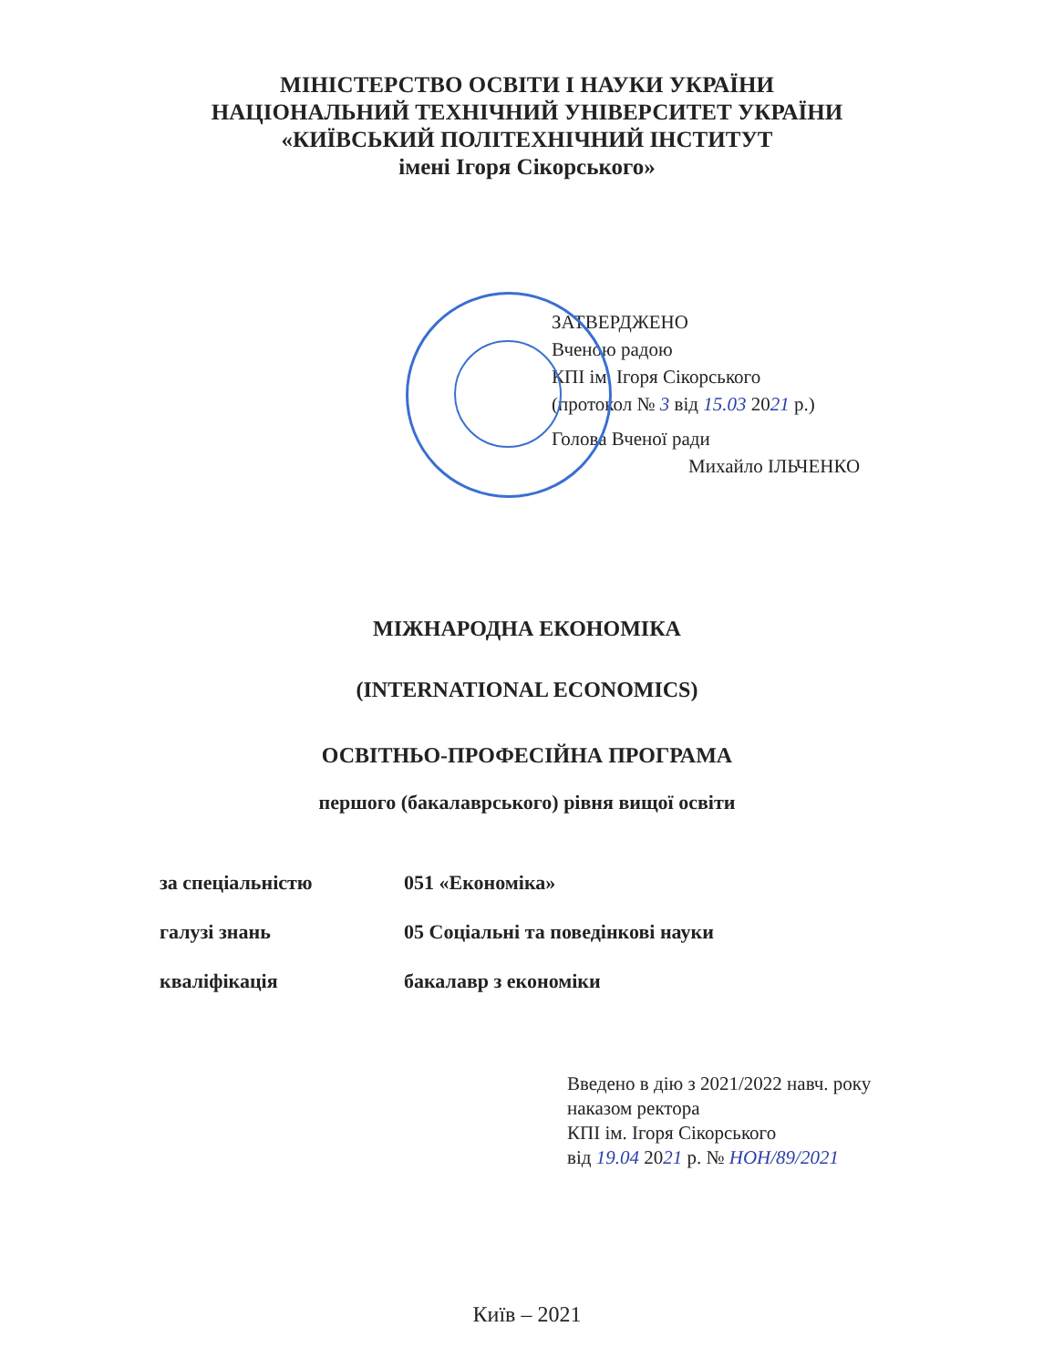МІНІСТЕРСТВО ОСВІТИ І НАУКИ УКРАЇНИ
НАЦІОНАЛЬНИЙ ТЕХНІЧНИЙ УНІВЕРСИТЕТ УКРАЇНИ
«КИЇВСЬКИЙ ПОЛІТЕХНІЧНИЙ ІНСТИТУТ
імені Ігоря Сікорського»
ЗАТВЕРДЖЕНО
Вченою радою
КПІ ім. Ігоря Сікорського
(протокол № 3 від 15.03 2021 р.)
Голова Вченої ради
Михайло ІЛЬЧЕНКО
МІЖНАРОДНА ЕКОНОМІКА
(INTERNATIONAL ECONOMICS)
ОСВІТНЬО-ПРОФЕСІЙНА ПРОГРАМА
першого (бакалаврського) рівня вищої освіти
| за спеціальністю | 051 «Економіка» |
| галузі знань | 05 Соціальні та поведінкові науки |
| кваліфікація | бакалавр з економіки |
Введено в дію з 2021/2022 навч. року
наказом ректора
КПІ ім. Ігоря Сікорського
від 19.04 2021 р. № НОН/89/2021
Київ – 2021